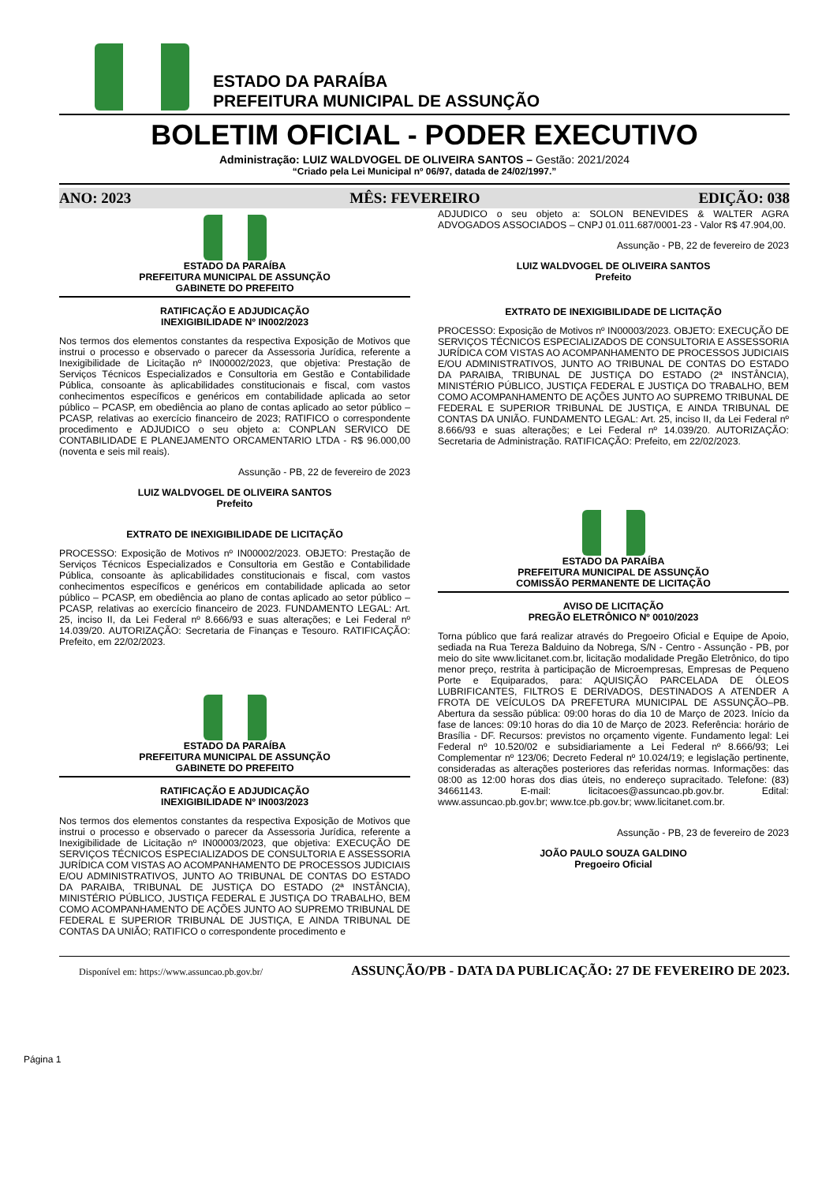ESTADO DA PARAÍBA
PREFEITURA MUNICIPAL DE ASSUNÇÃO
BOLETIM OFICIAL - PODER EXECUTIVO
Administração: LUIZ WALDVOGEL DE OLIVEIRA SANTOS – Gestão: 2021/2024
“Criado pela Lei Municipal nº 06/97, datada de 24/02/1997.”
ANO: 2023 MÊS: FEVEREIRO EDIÇÃO: 038
ESTADO DA PARAÍBA
PREFEITURA MUNICIPAL DE ASSUNÇÃO
GABINETE DO PREFEITO
RATIFICAÇÃO E ADJUDICAÇÃO
INEXIGIBILIDADE Nº IN002/2023
Nos termos dos elementos constantes da respectiva Exposição de Motivos que instrui o processo e observado o parecer da Assessoria Jurídica, referente a Inexigibilidade de Licitação nº IN00002/2023, que objetiva: Prestação de Serviços Técnicos Especializados e Consultoria em Gestão e Contabilidade Pública, consoante às aplicabilidades constitucionais e fiscal, com vastos conhecimentos específicos e genéricos em contabilidade aplicada ao setor público – PCASP, em obediência ao plano de contas aplicado ao setor público – PCASP, relativas ao exercício financeiro de 2023; RATIFICO o correspondente procedimento e ADJUDICO o seu objeto a: CONPLAN SERVICO DE CONTABILIDADE E PLANEJAMENTO ORCAMENTARIO LTDA - R$ 96.000,00 (noventa e seis mil reais).
Assunção - PB, 22 de fevereiro de 2023
LUIZ WALDVOGEL DE OLIVEIRA SANTOS
Prefeito
EXTRATO DE INEXIGIBILIDADE DE LICITAÇÃO
PROCESSO: Exposição de Motivos nº IN00002/2023. OBJETO: Prestação de Serviços Técnicos Especializados e Consultoria em Gestão e Contabilidade Pública, consoante às aplicabilidades constitucionais e fiscal, com vastos conhecimentos específicos e genéricos em contabilidade aplicada ao setor público – PCASP, em obediência ao plano de contas aplicado ao setor público – PCASP, relativas ao exercício financeiro de 2023. FUNDAMENTO LEGAL: Art. 25, inciso II, da Lei Federal nº 8.666/93 e suas alterações; e Lei Federal nº 14.039/20. AUTORIZAÇÃO: Secretaria de Finanças e Tesouro. RATIFICAÇÃO: Prefeito, em 22/02/2023.
ESTADO DA PARAÍBA
PREFEITURA MUNICIPAL DE ASSUNÇÃO
GABINETE DO PREFEITO
RATIFICAÇÃO E ADJUDICAÇÃO
INEXIGIBILIDADE Nº IN003/2023
Nos termos dos elementos constantes da respectiva Exposição de Motivos que instrui o processo e observado o parecer da Assessoria Jurídica, referente a Inexigibilidade de Licitação nº IN00003/2023, que objetiva: EXECUÇÃO DE SERVIÇOS TÉCNICOS ESPECIALIZADOS DE CONSULTORIA E ASSESSORIA JURÍDICA COM VISTAS AO ACOMPANHAMENTO DE PROCESSOS JUDICIAIS E/OU ADMINISTRATIVOS, JUNTO AO TRIBUNAL DE CONTAS DO ESTADO DA PARAIBA, TRIBUNAL DE JUSTIÇA DO ESTADO (2ª INSTÂNCIA), MINISTÉRIO PÚBLICO, JUSTIÇA FEDERAL E JUSTIÇA DO TRABALHO, BEM COMO ACOMPANHAMENTO DE AÇÕES JUNTO AO SUPREMO TRIBUNAL DE FEDERAL E SUPERIOR TRIBUNAL DE JUSTIÇA, E AINDA TRIBUNAL DE CONTAS DA UNIÃO; RATIFICO o correspondente procedimento e
ADJUDICO o seu objeto a: SOLON BENEVIDES & WALTER AGRA ADVOGADOS ASSOCIADOS – CNPJ 01.011.687/0001-23 - Valor R$ 47.904,00.
Assunção - PB, 22 de fevereiro de 2023
LUIZ WALDVOGEL DE OLIVEIRA SANTOS
Prefeito
EXTRATO DE INEXIGIBILIDADE DE LICITAÇÃO
PROCESSO: Exposição de Motivos nº IN00003/2023. OBJETO: EXECUÇÃO DE SERVIÇOS TÉCNICOS ESPECIALIZADOS DE CONSULTORIA E ASSESSORIA JURÍDICA COM VISTAS AO ACOMPANHAMENTO DE PROCESSOS JUDICIAIS E/OU ADMINISTRATIVOS, JUNTO AO TRIBUNAL DE CONTAS DO ESTADO DA PARAIBA, TRIBUNAL DE JUSTIÇA DO ESTADO (2ª INSTÂNCIA), MINISTÉRIO PÚBLICO, JUSTIÇA FEDERAL E JUSTIÇA DO TRABALHO, BEM COMO ACOMPANHAMENTO DE AÇÕES JUNTO AO SUPREMO TRIBUNAL DE FEDERAL E SUPERIOR TRIBUNAL DE JUSTIÇA, E AINDA TRIBUNAL DE CONTAS DA UNIÃO. FUNDAMENTO LEGAL: Art. 25, inciso II, da Lei Federal nº 8.666/93 e suas alterações; e Lei Federal nº 14.039/20. AUTORIZAÇÃO: Secretaria de Administração. RATIFICAÇÃO: Prefeito, em 22/02/2023.
ESTADO DA PARAÍBA
PREFEITURA MUNICIPAL DE ASSUNÇÃO
COMISSÃO PERMANENTE DE LICITAÇÃO
AVISO DE LICITAÇÃO
PREGÃO ELETRÔNICO Nº 0010/2023
Torna público que fará realizar através do Pregoeiro Oficial e Equipe de Apoio, sediada na Rua Tereza Balduino da Nobrega, S/N - Centro - Assunção - PB, por meio do site www.licitanet.com.br, licitação modalidade Pregão Eletrônico, do tipo menor preço, restrita à participação de Microempresas, Empresas de Pequeno Porte e Equiparados, para: AQUISIÇÃO PARCELADA DE ÓLEOS LUBRIFICANTES, FILTROS E DERIVADOS, DESTINADOS A ATENDER A FROTA DE VEÍCULOS DA PREFETURA MUNICIPAL DE ASSUNÇÃO–PB. Abertura da sessão pública: 09:00 horas do dia 10 de Março de 2023. Início da fase de lances: 09:10 horas do dia 10 de Março de 2023. Referência: horário de Brasília - DF. Recursos: previstos no orçamento vigente. Fundamento legal: Lei Federal nº 10.520/02 e subsidiariamente a Lei Federal nº 8.666/93; Lei Complementar nº 123/06; Decreto Federal nº 10.024/19; e legislação pertinente, consideradas as alterações posteriores das referidas normas. Informações: das 08:00 as 12:00 horas dos dias úteis, no endereço supracitado. Telefone: (83) 34661143. E-mail: licitacoes@assuncao.pb.gov.br. Edital: www.assuncao.pb.gov.br; www.tce.pb.gov.br; www.licitanet.com.br.
Assunção - PB, 23 de fevereiro de 2023
JOÃO PAULO SOUZA GALDINO
Pregoeiro Oficial
Página 1
Disponível em: https://www.assuncao.pb.gov.br/ ASSUNÇÃO/PB - DATA DA PUBLICAÇÃO: 27 DE FEVEREIRO DE 2023.